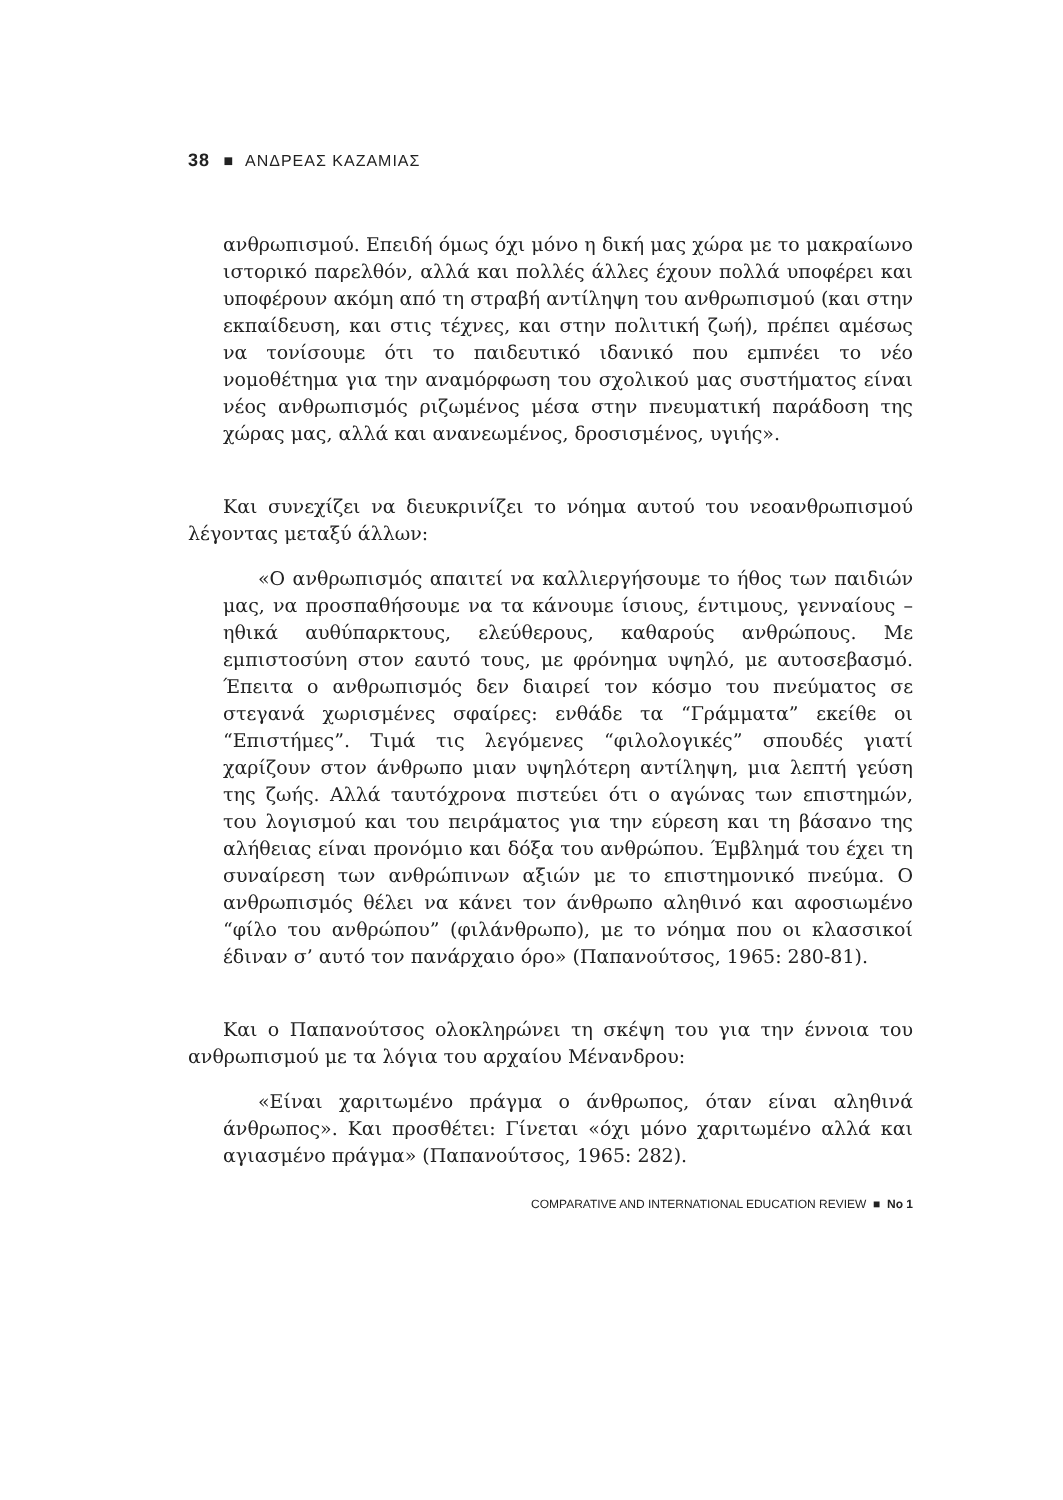38 ■ ΑΝΔΡΕΑΣ ΚΑΖΑΜΙΑΣ
ανθρωπισμού. Επειδή όμως όχι μόνο η δική μας χώρα με το μακραίωνο ιστορικό παρελθόν, αλλά και πολλές άλλες έχουν πολλά υποφέρει και υποφέρουν ακόμη από τη στραβή αντίληψη του ανθρωπισμού (και στην εκπαίδευση, και στις τέχνες, και στην πολιτική ζωή), πρέπει αμέσως να τονίσουμε ότι το παιδευτικό ιδανικό που εμπνέει το νέο νομοθέτημα για την αναμόρφωση του σχολικού μας συστήματος είναι νέος ανθρωπισμός ριζωμένος μέσα στην πνευματική παράδοση της χώρας μας, αλλά και ανανεωμένος, δροσισμένος, υγιής».
Και συνεχίζει να διευκρινίζει το νόημα αυτού του νεοανθρωπισμού λέγοντας μεταξύ άλλων:
«Ο ανθρωπισμός απαιτεί να καλλιεργήσουμε το ήθος των παιδιών μας, να προσπαθήσουμε να τα κάνουμε ίσιους, έντιμους, γενναίους – ηθικά αυθύπαρκτους, ελεύθερους, καθαρούς ανθρώπους. Με εμπιστοσύνη στον εαυτό τους, με φρόνημα υψηλό, με αυτοσεβασμό. Έπειτα ο ανθρωπισμός δεν διαιρεί τον κόσμο του πνεύματος σε στεγανά χωρισμένες σφαίρες: ενθάδε τα “Γράμματα” εκείθε οι “Επιστήμες”. Τιμά τις λεγόμενες “φιλολογικές” σπουδές γιατί χαρίζουν στον άνθρωπο μιαν υψηλότερη αντίληψη, μια λεπτή γεύση της ζωής. Αλλά ταυτόχρονα πιστεύει ότι ο αγώνας των επιστημών, του λογισμού και του πειράματος για την εύρεση και τη βάσανο της αλήθειας είναι προνόμιο και δόξα του ανθρώπου. Έμβλημά του έχει τη συναίρεση των ανθρώπινων αξιών με το επιστημονικό πνεύμα. Ο ανθρωπισμός θέλει να κάνει τον άνθρωπο αληθινό και αφοσιωμένο “φίλο του ανθρώπου” (φιλάνθρωπο), με το νόημα που οι κλασσικοί έδιναν σ’ αυτό τον πανάρχαιο όρο» (Παπανούτσος, 1965: 280-81).
Και ο Παπανούτσος ολοκληρώνει τη σκέψη του για την έννοια του ανθρωπισμού με τα λόγια του αρχαίου Μένανδρου:
«Είναι χαριτωμένο πράγμα ο άνθρωπος, όταν είναι αληθινά άνθρωπος». Και προσθέτει: Γίνεται «όχι μόνο χαριτωμένο αλλά και αγιασμένο πράγμα» (Παπανούτσος, 1965: 282).
COMPARATIVE AND INTERNATIONAL EDUCATION REVIEW ■ No 1